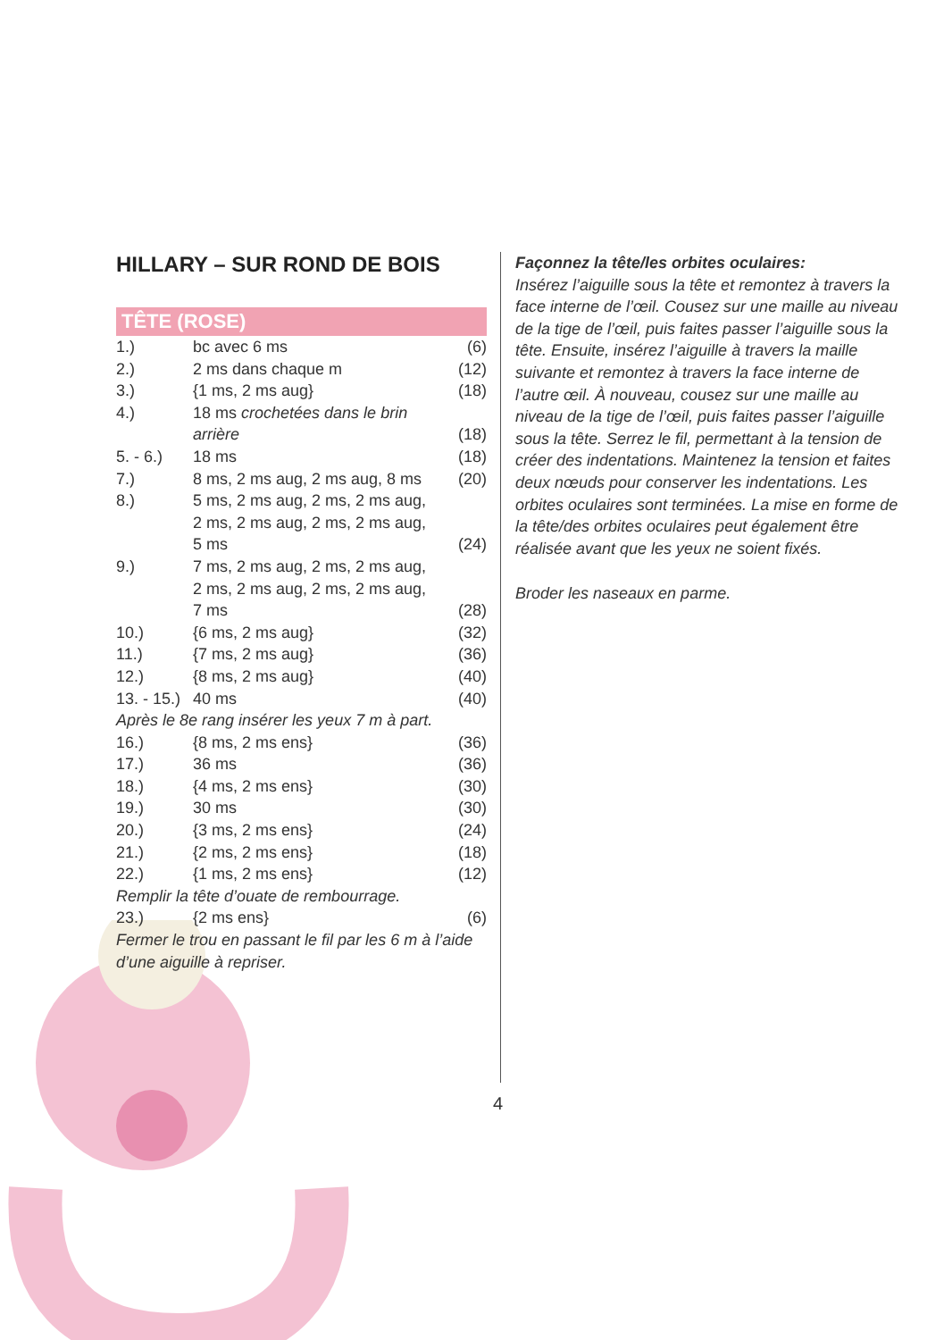HILLARY – SUR ROND DE BOIS
TÊTE (ROSE)
| 1.) | bc avec 6 ms | (6) |
| 2.) | 2 ms dans chaque m | (12) |
| 3.) | {1 ms, 2 ms aug} | (18) |
| 4.) | 18 ms crochetées dans le brin arrière | (18) |
| 5. - 6.) | 18 ms | (18) |
| 7.) | 8 ms, 2 ms aug, 2 ms aug, 8 ms | (20) |
| 8.) | 5 ms, 2 ms aug, 2 ms, 2 ms aug, 2 ms, 2 ms aug, 2 ms, 2 ms aug, 5 ms | (24) |
| 9.) | 7 ms, 2 ms aug, 2 ms, 2 ms aug, 2 ms, 2 ms aug, 2 ms, 2 ms aug, 7 ms | (28) |
| 10.) | {6 ms, 2 ms aug} | (32) |
| 11.) | {7 ms, 2 ms aug} | (36) |
| 12.) | {8 ms, 2 ms aug} | (40) |
| 13. - 15.) | 40 ms | (40) |
| Après le 8e rang insérer les yeux 7 m à part. | | |
| 16.) | {8 ms, 2 ms ens} | (36) |
| 17.) | 36 ms | (36) |
| 18.) | {4 ms, 2 ms ens} | (30) |
| 19.) | 30 ms | (30) |
| 20.) | {3 ms, 2 ms ens} | (24) |
| 21.) | {2 ms, 2 ms ens} | (18) |
| 22.) | {1 ms, 2 ms ens} | (12) |
| Remplir la tête d’ouate de rembourrage. | | |
| 23.) | {2 ms ens} | (6) |
| Fermer le trou en passant le fil par les 6 m à l’aide d’une aiguille à repriser. | | |
Façonnez la tête/les orbites oculaires:
Insérez l’aiguille sous la tête et remontez à travers la face interne de l’œil. Cousez sur une maille au niveau de la tige de l’œil, puis faites passer l’aiguille sous la tête. Ensuite, insérez l’aiguille à travers la maille suivante et remontez à travers la face interne de l’autre œil. À nouveau, cousez sur une maille au niveau de la tige de l’œil, puis faites passer l’aiguille sous la tête. Serrez le fil, permettant à la tension de créer des indentations. Maintenez la tension et faites deux nœuds pour conserver les indentations. Les orbites oculaires sont terminées. La mise en forme de la tête/des orbites oculaires peut également être réalisée avant que les yeux ne soient fixés.
Broder les naseaux en parme.
4